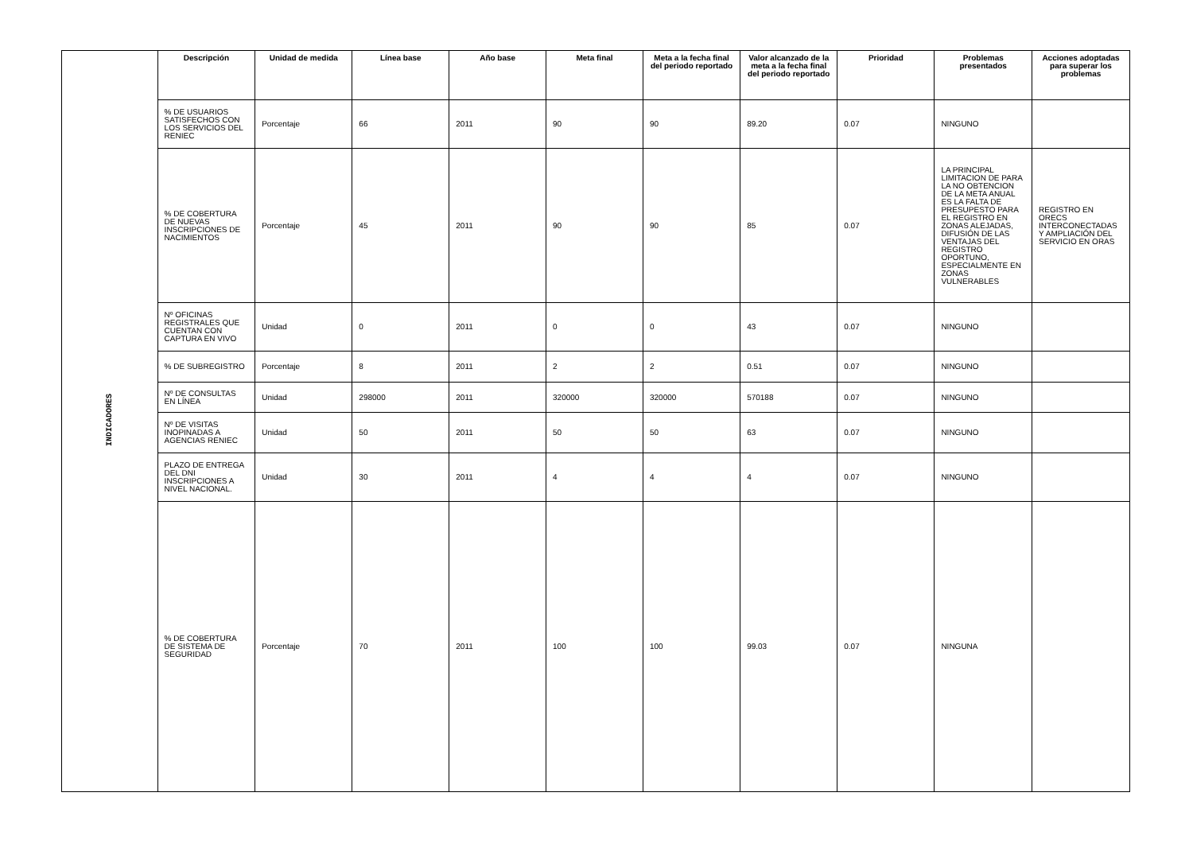| INDICADORES | Descripción | Unidad de medida | Línea base | Año base | Meta final | Meta a la fecha final del periodo reportado | Valor alcanzado de la meta a la fecha final del periodo reportado | Prioridad | Problemas presentados | Acciones adoptadas para superar los problemas |
| | % DE USUARIOS SATISFECHOS CON LOS SERVICIOS DEL RENIEC | Porcentaje | 66 | 2011 | 90 | 90 | 89.20 | 0.07 | NINGUNO | |
| | % DE COBERTURA DE NUEVAS INSCRIPCIONES DE NACIMIENTOS | Porcentaje | 45 | 2011 | 90 | 90 | 85 | 0.07 | LA PRINCIPAL LIMITACION DE PARA LA NO OBTENCION DE LA META ANUAL ES LA FALTA DE PRESUPESTO PARA EL REGISTRO EN ZONAS ALEJADAS, DIFUSIÓN DE LAS VENTAJAS DEL REGISTRO OPORTUNO, ESPECIALMENTE EN ZONAS VULNERABLES | REGISTRO EN ORECS INTERCONECTADAS Y AMPLIACIÓN DEL SERVICIO EN ORAS |
| | Nº OFICINAS REGISTRALES QUE CUENTAN CON CAPTURA EN VIVO | Unidad | 0 | 2011 | 0 | 0 | 43 | 0.07 | NINGUNO | |
| | % DE SUBREGISTRO | Porcentaje | 8 | 2011 | 2 | 2 | 0.51 | 0.07 | NINGUNO | |
| | Nº DE CONSULTAS EN LÍNEA | Unidad | 298000 | 2011 | 320000 | 320000 | 570188 | 0.07 | NINGUNO | |
| | Nº DE VISITAS INOPINADAS A AGENCIAS RENIEC | Unidad | 50 | 2011 | 50 | 50 | 63 | 0.07 | NINGUNO | |
| | PLAZO DE ENTREGA DEL DNI INSCRIPCIONES A NIVEL NACIONAL. | Unidad | 30 | 2011 | 4 | 4 | 4 | 0.07 | NINGUNO | |
| | % DE COBERTURA DE SISTEMA DE SEGURIDAD | Porcentaje | 70 | 2011 | 100 | 100 | 99.03 | 0.07 | NINGUNA | |